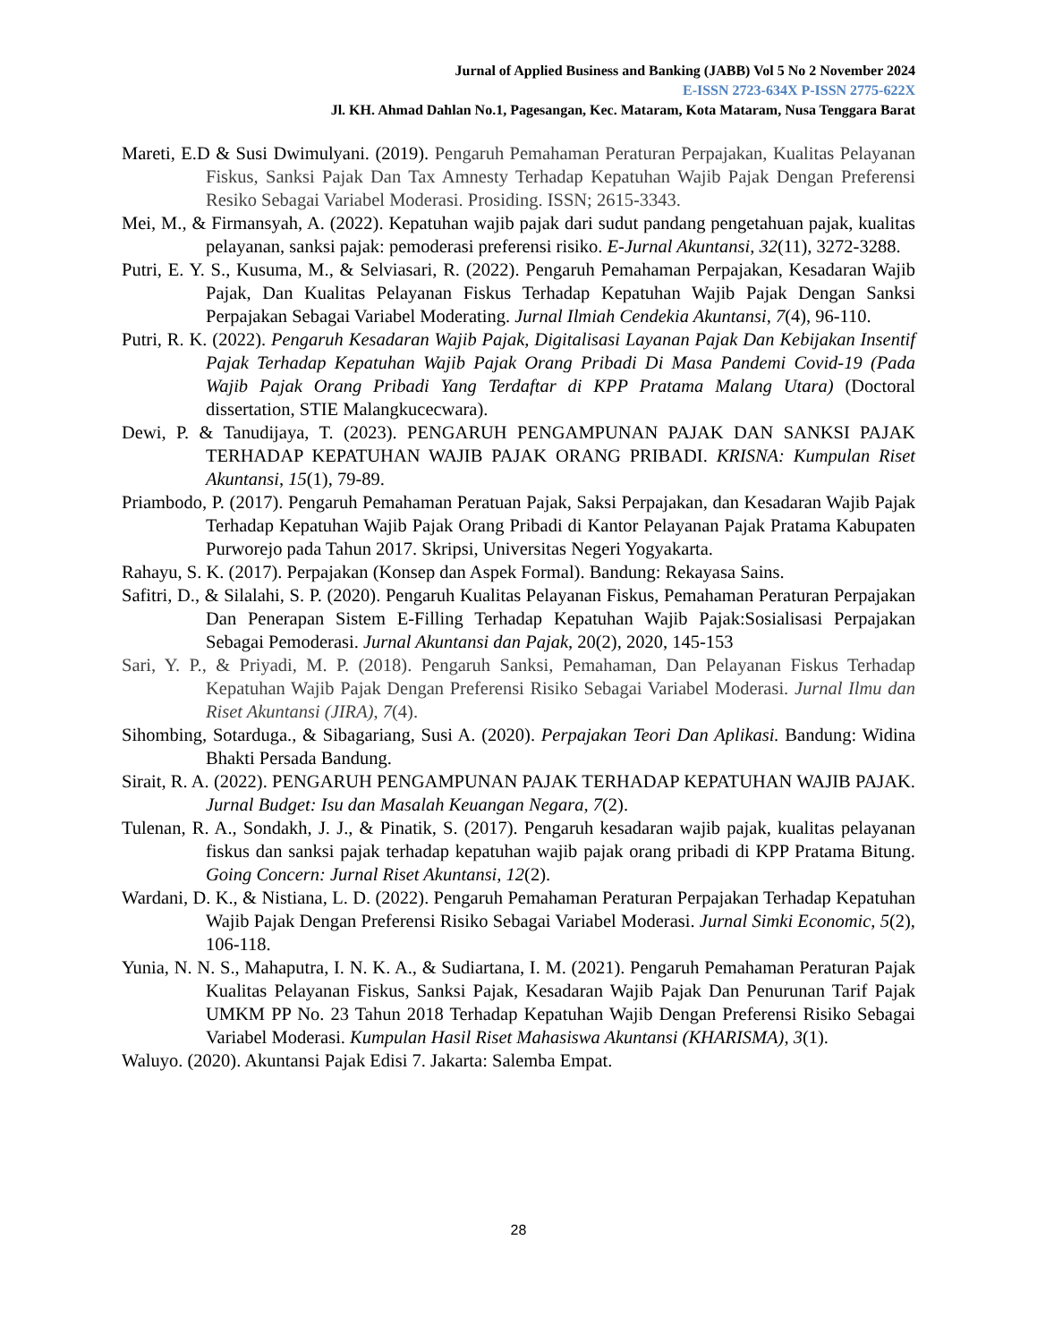Jurnal of Applied Business and Banking (JABB) Vol 5 No 2 November 2024
E-ISSN 2723-634X P-ISSN 2775-622X
Jl. KH. Ahmad Dahlan No.1, Pagesangan, Kec. Mataram, Kota Mataram, Nusa Tenggara Barat
Mareti, E.D & Susi Dwimulyani. (2019). Pengaruh Pemahaman Peraturan Perpajakan, Kualitas Pelayanan Fiskus, Sanksi Pajak Dan Tax Amnesty Terhadap Kepatuhan Wajib Pajak Dengan Preferensi Resiko Sebagai Variabel Moderasi. Prosiding. ISSN; 2615-3343.
Mei, M., & Firmansyah, A. (2022). Kepatuhan wajib pajak dari sudut pandang pengetahuan pajak, kualitas pelayanan, sanksi pajak: pemoderasi preferensi risiko. E-Jurnal Akuntansi, 32(11), 3272-3288.
Putri, E. Y. S., Kusuma, M., & Selviasari, R. (2022). Pengaruh Pemahaman Perpajakan, Kesadaran Wajib Pajak, Dan Kualitas Pelayanan Fiskus Terhadap Kepatuhan Wajib Pajak Dengan Sanksi Perpajakan Sebagai Variabel Moderating. Jurnal Ilmiah Cendekia Akuntansi, 7(4), 96-110.
Putri, R. K. (2022). Pengaruh Kesadaran Wajib Pajak, Digitalisasi Layanan Pajak Dan Kebijakan Insentif Pajak Terhadap Kepatuhan Wajib Pajak Orang Pribadi Di Masa Pandemi Covid-19 (Pada Wajib Pajak Orang Pribadi Yang Terdaftar di KPP Pratama Malang Utara) (Doctoral dissertation, STIE Malangkucecwara).
Dewi, P. & Tanudijaya, T. (2023). PENGARUH PENGAMPUNAN PAJAK DAN SANKSI PAJAK TERHADAP KEPATUHAN WAJIB PAJAK ORANG PRIBADI. KRISNA: Kumpulan Riset Akuntansi, 15(1), 79-89.
Priambodo, P. (2017). Pengaruh Pemahaman Peratuan Pajak, Saksi Perpajakan, dan Kesadaran Wajib Pajak Terhadap Kepatuhan Wajib Pajak Orang Pribadi di Kantor Pelayanan Pajak Pratama Kabupaten Purworejo pada Tahun 2017. Skripsi, Universitas Negeri Yogyakarta.
Rahayu, S. K. (2017). Perpajakan (Konsep dan Aspek Formal). Bandung: Rekayasa Sains.
Safitri, D., & Silalahi, S. P. (2020). Pengaruh Kualitas Pelayanan Fiskus, Pemahaman Peraturan Perpajakan Dan Penerapan Sistem E-Filling Terhadap Kepatuhan Wajib Pajak:Sosialisasi Perpajakan Sebagai Pemoderasi. Jurnal Akuntansi dan Pajak, 20(2), 2020, 145-153
Sari, Y. P., & Priyadi, M. P. (2018). Pengaruh Sanksi, Pemahaman, Dan Pelayanan Fiskus Terhadap Kepatuhan Wajib Pajak Dengan Preferensi Risiko Sebagai Variabel Moderasi. Jurnal Ilmu dan Riset Akuntansi (JIRA), 7(4).
Sihombing, Sotarduga., & Sibagariang, Susi A. (2020). Perpajakan Teori Dan Aplikasi. Bandung: Widina Bhakti Persada Bandung.
Sirait, R. A. (2022). PENGARUH PENGAMPUNAN PAJAK TERHADAP KEPATUHAN WAJIB PAJAK. Jurnal Budget: Isu dan Masalah Keuangan Negara, 7(2).
Tulenan, R. A., Sondakh, J. J., & Pinatik, S. (2017). Pengaruh kesadaran wajib pajak, kualitas pelayanan fiskus dan sanksi pajak terhadap kepatuhan wajib pajak orang pribadi di KPP Pratama Bitung. Going Concern: Jurnal Riset Akuntansi, 12(2).
Wardani, D. K., & Nistiana, L. D. (2022). Pengaruh Pemahaman Peraturan Perpajakan Terhadap Kepatuhan Wajib Pajak Dengan Preferensi Risiko Sebagai Variabel Moderasi. Jurnal Simki Economic, 5(2), 106-118.
Yunia, N. N. S., Mahaputra, I. N. K. A., & Sudiartana, I. M. (2021). Pengaruh Pemahaman Peraturan Pajak Kualitas Pelayanan Fiskus, Sanksi Pajak, Kesadaran Wajib Pajak Dan Penurunan Tarif Pajak UMKM PP No. 23 Tahun 2018 Terhadap Kepatuhan Wajib Dengan Preferensi Risiko Sebagai Variabel Moderasi. Kumpulan Hasil Riset Mahasiswa Akuntansi (KHARISMA), 3(1).
Waluyo. (2020). Akuntansi Pajak Edisi 7. Jakarta: Salemba Empat.
28